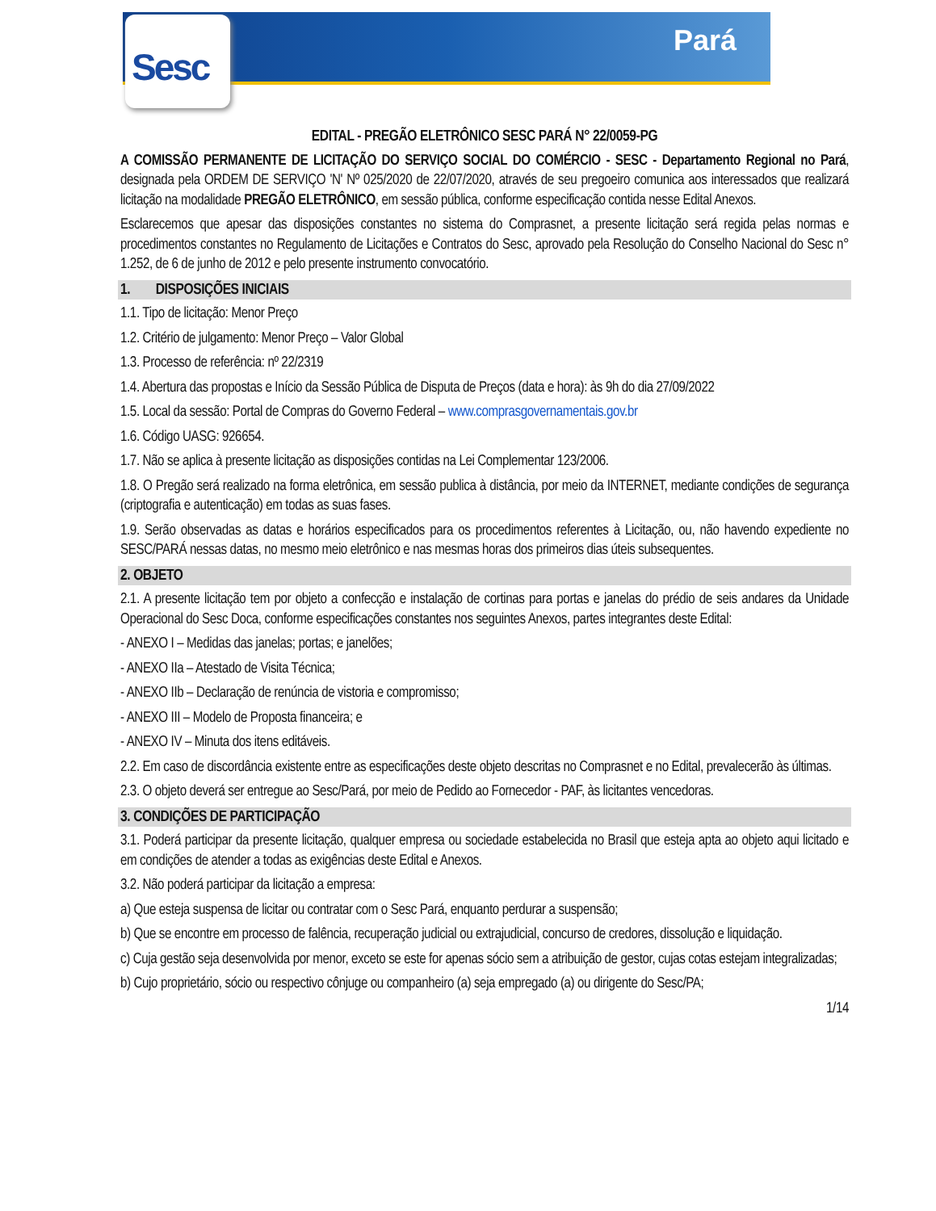Pará Sesc
EDITAL - PREGÃO ELETRÔNICO SESC PARÁ N° 22/0059-PG
A COMISSÃO PERMANENTE DE LICITAÇÃO DO SERVIÇO SOCIAL DO COMÉRCIO - SESC - Departamento Regional no Pará, designada pela ORDEM DE SERVIÇO 'N' Nº 025/2020 de 22/07/2020, através de seu pregoeiro comunica aos interessados que realizará licitação na modalidade PREGÃO ELETRÔNICO, em sessão pública, conforme especificação contida nesse Edital Anexos.
Esclarecemos que apesar das disposições constantes no sistema do Comprasnet, a presente licitação será regida pelas normas e procedimentos constantes no Regulamento de Licitações e Contratos do Sesc, aprovado pela Resolução do Conselho Nacional do Sesc n° 1.252, de 6 de junho de 2012 e pelo presente instrumento convocatório.
1. DISPOSIÇÕES INICIAIS
1.1. Tipo de licitação: Menor Preço
1.2. Critério de julgamento: Menor Preço – Valor Global
1.3. Processo de referência: nº 22/2319
1.4. Abertura das propostas e Início da Sessão Pública de Disputa de Preços (data e hora): às 9h do dia 27/09/2022
1.5. Local da sessão: Portal de Compras do Governo Federal – www.comprasgovernamentais.gov.br
1.6. Código UASG: 926654.
1.7. Não se aplica à presente licitação as disposições contidas na Lei Complementar 123/2006.
1.8. O Pregão será realizado na forma eletrônica, em sessão publica à distância, por meio da INTERNET, mediante condições de segurança (criptografia e autenticação) em todas as suas fases.
1.9. Serão observadas as datas e horários especificados para os procedimentos referentes à Licitação, ou, não havendo expediente no SESC/PARÁ nessas datas, no mesmo meio eletrônico e nas mesmas horas dos primeiros dias úteis subsequentes.
2. OBJETO
2.1. A presente licitação tem por objeto a confecção e instalação de cortinas para portas e janelas do prédio de seis andares da Unidade Operacional do Sesc Doca, conforme especificações constantes nos seguintes Anexos, partes integrantes deste Edital:
- ANEXO I – Medidas das janelas; portas; e janelões;
- ANEXO IIa – Atestado de Visita Técnica;
- ANEXO IIb – Declaração de renúncia de vistoria e compromisso;
- ANEXO III – Modelo de Proposta financeira; e
- ANEXO IV – Minuta dos itens editáveis.
2.2. Em caso de discordância existente entre as especificações deste objeto descritas no Comprasnet e no Edital, prevalecerão às últimas.
2.3. O objeto deverá ser entregue ao Sesc/Pará, por meio de Pedido ao Fornecedor - PAF, às licitantes vencedoras.
3. CONDIÇÕES DE PARTICIPAÇÃO
3.1. Poderá participar da presente licitação, qualquer empresa ou sociedade estabelecida no Brasil que esteja apta ao objeto aqui licitado e em condições de atender a todas as exigências deste Edital e Anexos.
3.2. Não poderá participar da licitação a empresa:
a) Que esteja suspensa de licitar ou contratar com o Sesc Pará, enquanto perdurar a suspensão;
b) Que se encontre em processo de falência, recuperação judicial ou extrajudicial, concurso de credores, dissolução e liquidação.
c) Cuja gestão seja desenvolvida por menor, exceto se este for apenas sócio sem a atribuição de gestor, cujas cotas estejam integralizadas;
b) Cujo proprietário, sócio ou respectivo cônjuge ou companheiro (a) seja empregado (a) ou dirigente do Sesc/PA;
1/14